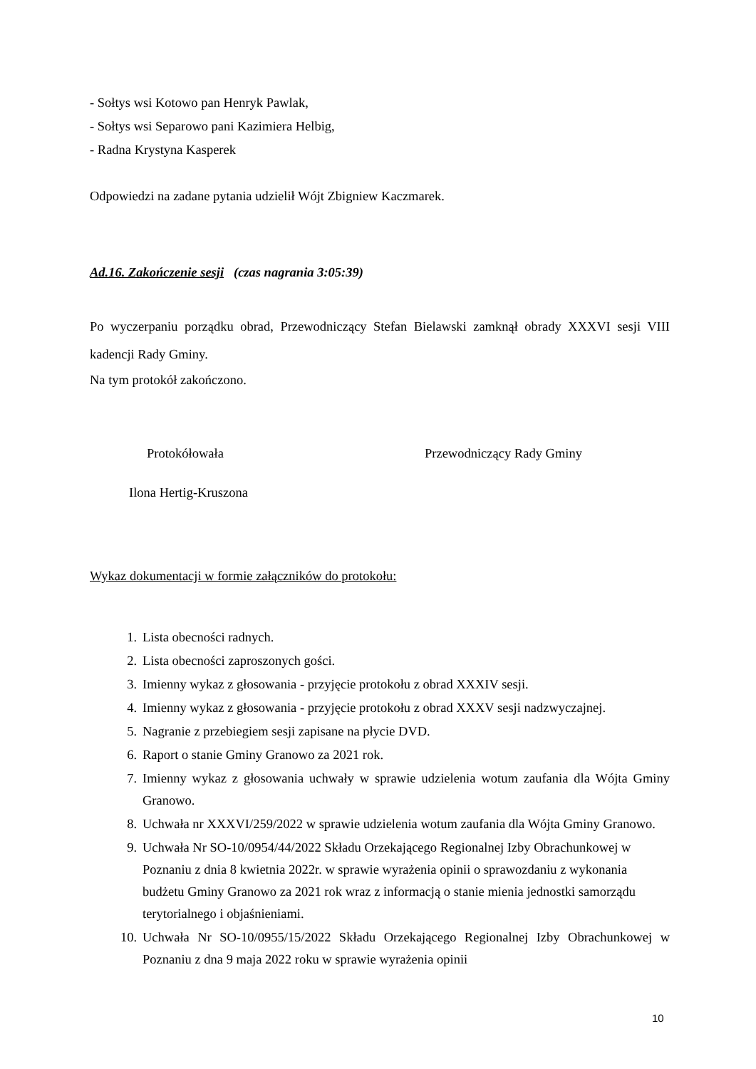- Sołtys wsi Kotowo pan Henryk Pawlak,
- Sołtys wsi Separowo pani Kazimiera Helbig,
- Radna Krystyna Kasperek
Odpowiedzi na zadane pytania udzielił Wójt Zbigniew Kaczmarek.
Ad.16. Zakończenie sesji (czas nagrania 3:05:39)
Po wyczerpaniu porządku obrad, Przewodniczący Stefan Bielawski zamknął obrady XXXVI sesji VIII kadencji Rady Gminy.
Na tym protokół zakończono.
Protokółowała Przewodniczący Rady Gminy
Ilona Hertig-Kruszona
Wykaz dokumentacji w formie załączników do protokołu:
1. Lista obecności radnych.
2. Lista obecności zaproszonych gości.
3. Imienny wykaz z głosowania - przyjęcie protokołu z obrad XXXIV sesji.
4. Imienny wykaz z głosowania - przyjęcie protokołu z obrad XXXV sesji nadzwyczajnej.
5. Nagranie z przebiegiem sesji zapisane na płycie DVD.
6. Raport o stanie Gminy Granowo za 2021 rok.
7. Imienny wykaz z głosowania uchwały w sprawie udzielenia wotum zaufania dla Wójta Gminy Granowo.
8. Uchwała nr XXXVI/259/2022 w sprawie udzielenia wotum zaufania dla Wójta Gminy Granowo.
9. Uchwała Nr SO-10/0954/44/2022 Składu Orzekającego Regionalnej Izby Obrachunkowej w Poznaniu z dnia 8 kwietnia 2022r. w sprawie wyrażenia opinii o sprawozdaniu z wykonania budżetu Gminy Granowo za 2021 rok wraz z informacją o stanie mienia jednostki samorządu terytorialnego i objaśnieniami.
10. Uchwała Nr SO-10/0955/15/2022 Składu Orzekającego Regionalnej Izby Obrachunkowej w Poznaniu z dna 9 maja 2022 roku w sprawie wyrażenia opinii
10